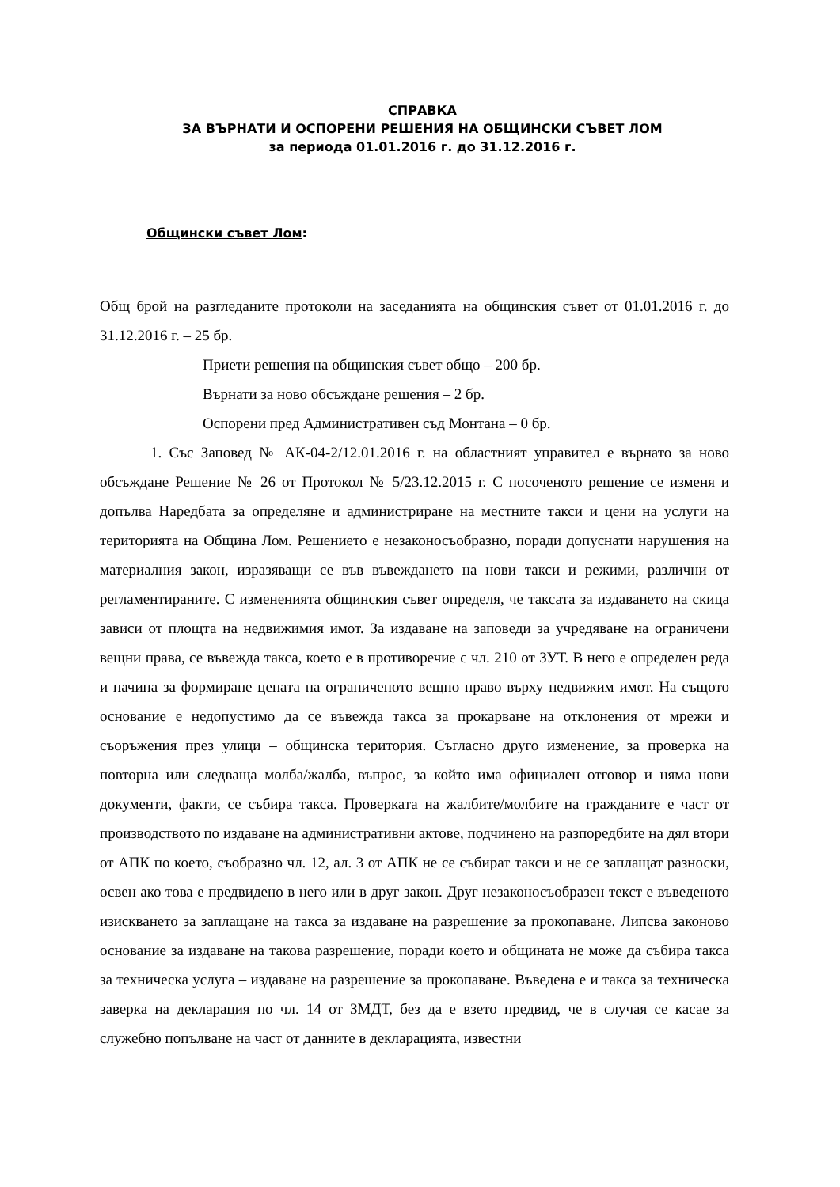СПРАВКА
ЗА ВЪРНАТИ И ОСПОРЕНИ РЕШЕНИЯ НА ОБЩИНСКИ СЪВЕТ ЛОМ
за периода 01.01.2016 г. до 31.12.2016 г.
Общински съвет Лом:
Общ брой на разгледаните протоколи на заседанията на общинския съвет от 01.01.2016 г. до 31.12.2016 г. – 25 бр.
Приети решения на общинския съвет общо – 200 бр.
Върнати за ново обсъждане решения – 2 бр.
Оспорени пред Административен съд Монтана – 0 бр.
1. Със Заповед № АК-04-2/12.01.2016 г. на областният управител е върнато за ново обсъждане Решение № 26 от Протокол № 5/23.12.2015 г. С посоченото решение се изменя и допълва Наредбата за определяне и администриране на местните такси и цени на услуги на територията на Община Лом. Решението е незаконосъобразно, поради допуснати нарушения на материалния закон, изразяващи се във въвеждането на нови такси и режими, различни от регламентираните. С измененията общинския съвет определя, че таксата за издаването на скица зависи от площта на недвижимия имот. За издаване на заповеди за учредяване на ограничени вещни права, се въвежда такса, което е в противоречие с чл. 210 от ЗУТ. В него е определен реда и начина за формиране цената на ограниченото вещно право върху недвижим имот. На същото основание е недопустимо да се въвежда такса за прокарване на отклонения от мрежи и съоръжения през улици – общинска територия. Съгласно друго изменение, за проверка на повторна или следваща молба/жалба, въпрос, за който има официален отговор и няма нови документи, факти, се събира такса. Проверката на жалбите/молбите на гражданите е част от производството по издаване на административни актове, подчинено на разпоредбите на дял втори от АПК по което, съобразно чл. 12, ал. 3 от АПК не се събират такси и не се заплащат разноски, освен ако това е предвидено в него или в друг закон. Друг незаконосъобразен текст е въведеното изискването за заплащане на такса за издаване на разрешение за прокопаване. Липсва законово основание за издаване на такова разрешение, поради което и общината не може да събира такса за техническа услуга – издаване на разрешение за прокопаване. Въведена е и такса за техническа заверка на декларация по чл. 14 от ЗМДТ, без да е взето предвид, че в случая се касае за служебно попълване на част от данните в декларацията, известни